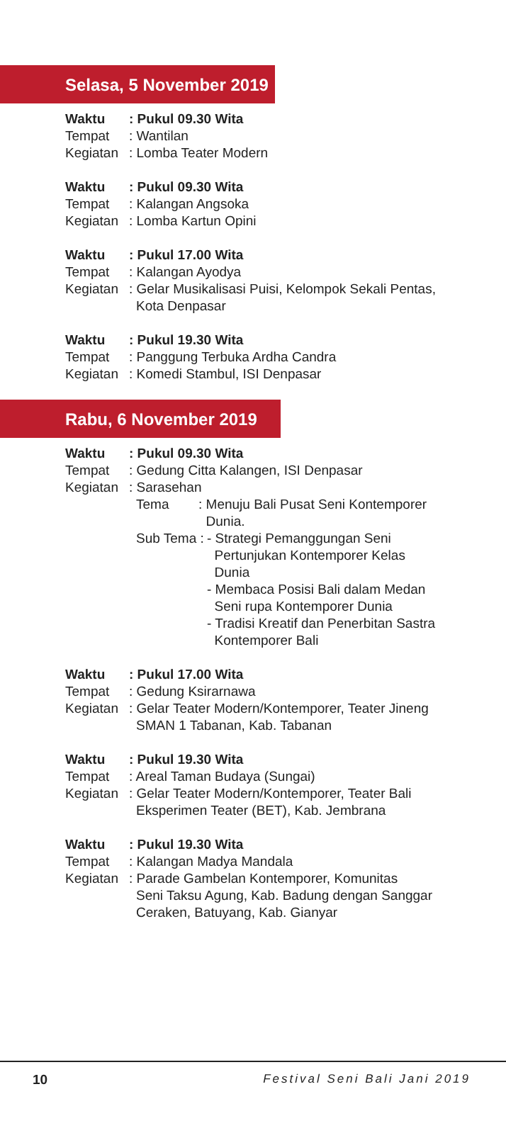Selasa, 5 November 2019
Waktu: Pukul 09.30 Wita
Tempat: Wantilan
Kegiatan: Lomba Teater Modern
Waktu: Pukul 09.30 Wita
Tempat: Kalangan Angsoka
Kegiatan: Lomba Kartun Opini
Waktu: Pukul 17.00 Wita
Tempat: Kalangan Ayodya
Kegiatan: Gelar Musikalisasi Puisi, Kelompok Sekali Pentas,
Kota Denpasar
Waktu: Pukul 19.30 Wita
Tempat: Panggung Terbuka Ardha Candra
Kegiatan: Komedi Stambul, ISI Denpasar
Rabu, 6 November 2019
Waktu: Pukul 09.30 Wita
Tempat: Gedung Citta Kalangen, ISI Denpasar
Kegiatan: Sarasehan
Tema: Menuju Bali Pusat Seni Kontemporer
Dunia.
Sub Tema : - Strategi Pemanggungan Seni
Pertunjukan Kontemporer Kelas
Dunia
- Membaca Posisi Bali dalam Medan
Seni rupa Kontemporer Dunia
- Tradisi Kreatif dan Penerbitan Sastra
Kontemporer Bali
Waktu: Pukul 17.00 Wita
Tempat: Gedung Ksirarnawa
Kegiatan: Gelar Teater Modern/Kontemporer, Teater Jineng
SMAN 1 Tabanan, Kab. Tabanan
Waktu: Pukul 19.30 Wita
Tempat: Areal Taman Budaya (Sungai)
Kegiatan: Gelar Teater Modern/Kontemporer, Teater Bali
Eksperimen Teater (BET), Kab. Jembrana
Waktu: Pukul 19.30 Wita
Tempat: Kalangan Madya Mandala
Kegiatan: Parade Gambelan Kontemporer, Komunitas
Seni Taksu Agung, Kab. Badung dengan Sanggar
Ceraken, Batuyang, Kab. Gianyar
10 Festival Seni Bali Jani 2019